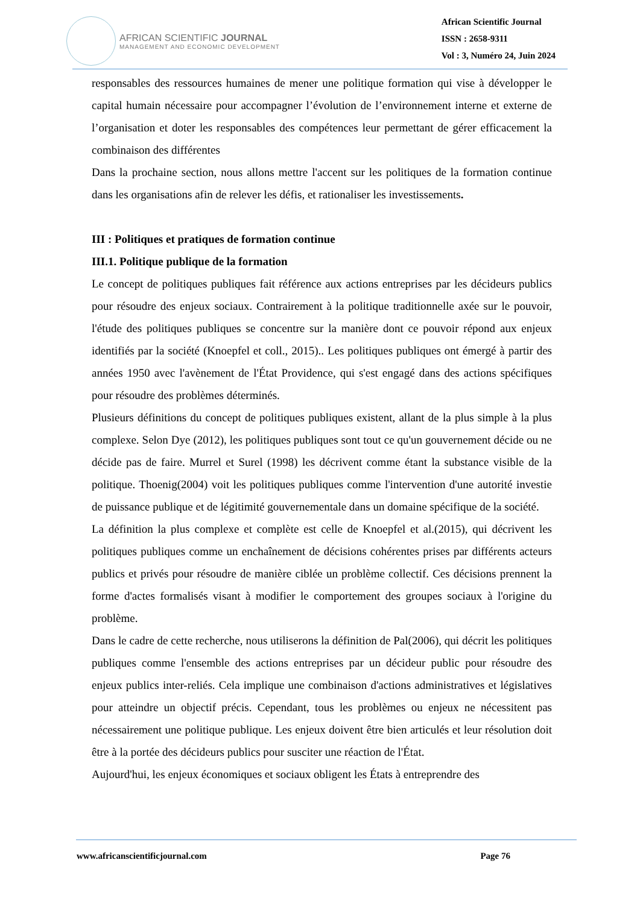AFRICAN SCIENTIFIC JOURNAL
MANAGEMENT AND ECONOMIC DEVELOPMENT
African Scientific Journal
ISSN : 2658-9311
Vol : 3, Numéro 24, Juin 2024
responsables des ressources humaines de mener une politique formation qui vise à développer le capital humain nécessaire pour accompagner l’évolution de l’environnement interne et externe de l’organisation et doter les responsables des compétences leur permettant de gérer efficacement la combinaison des différentes
Dans la prochaine section, nous allons mettre l'accent sur les politiques de la formation continue dans les organisations afin de relever les défis, et rationaliser les investissements.
III : Politiques et pratiques de formation continue
III.1. Politique publique de la formation
Le concept de politiques publiques fait référence aux actions entreprises par les décideurs publics pour résoudre des enjeux sociaux. Contrairement à la politique traditionnelle axée sur le pouvoir, l'étude des politiques publiques se concentre sur la manière dont ce pouvoir répond aux enjeux identifiés par la société (Knoepfel et coll., 2015).. Les politiques publiques ont émergé à partir des années 1950 avec l'avènement de l'État Providence, qui s'est engagé dans des actions spécifiques pour résoudre des problèmes déterminés.
Plusieurs définitions du concept de politiques publiques existent, allant de la plus simple à la plus complexe. Selon Dye (2012), les politiques publiques sont tout ce qu'un gouvernement décide ou ne décide pas de faire. Murrel et Surel (1998) les décrivent comme étant la substance visible de la politique. Thoenig(2004) voit les politiques publiques comme l'intervention d'une autorité investie de puissance publique et de légitimité gouvernementale dans un domaine spécifique de la société.
La définition la plus complexe et complète est celle de Knoepfel et al.(2015), qui décrivent les politiques publiques comme un enchaînement de décisions cohérentes prises par différents acteurs publics et privés pour résoudre de manière ciblée un problème collectif. Ces décisions prennent la forme d'actes formalisés visant à modifier le comportement des groupes sociaux à l'origine du problème.
Dans le cadre de cette recherche, nous utiliserons la définition de Pal(2006), qui décrit les politiques publiques comme l'ensemble des actions entreprises par un décideur public pour résoudre des enjeux publics inter-reliés. Cela implique une combinaison d'actions administratives et législatives pour atteindre un objectif précis. Cependant, tous les problèmes ou enjeux ne nécessitent pas nécessairement une politique publique. Les enjeux doivent être bien articulés et leur résolution doit être à la portée des décideurs publics pour susciter une réaction de l'État.
Aujourd'hui, les enjeux économiques et sociaux obligent les États à entreprendre des
www.africanscientificjournal.com Page 76